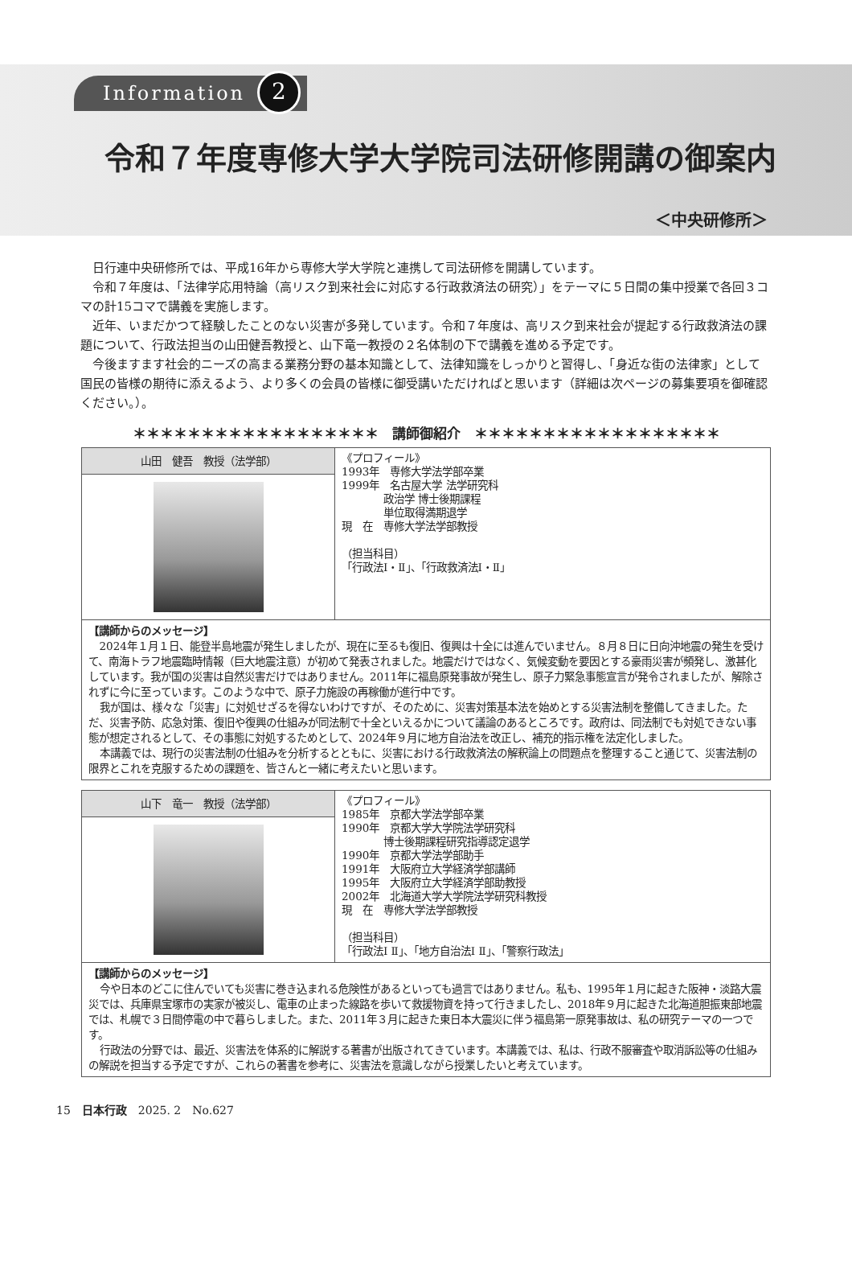Information 2
令和７年度専修大学大学院司法研修開講の御案内
＜中央研修所＞
日行連中央研修所では、平成16年から専修大学大学院と連携して司法研修を開講しています。
令和７年度は、「法律学応用特論（高リスク到来社会に対応する行政救済法の研究）」をテーマに５日間の集中授業で各回３コマの計15コマで講義を実施します。
近年、いまだかつて経験したことのない災害が多発しています。令和７年度は、高リスク到来社会が提起する行政救済法の課題について、行政法担当の山田健吾教授と、山下竜一教授の２名体制の下で講義を進める予定です。
今後ますます社会的ニーズの高まる業務分野の基本知識として、法律知識をしっかりと習得し、「身近な街の法律家」として国民の皆様の期待に添えるよう、より多くの会員の皆様に御受講いただければと思います（詳細は次ページの募集要項を御確認ください。）。
＊＊＊＊＊＊＊＊＊＊＊＊＊＊＊＊＊＊　講師御紹介　＊＊＊＊＊＊＊＊＊＊＊＊＊＊＊＊＊＊
| 山田 健吾 教授（法学部） | 《プロフィール》 1993年 専修大学法学部卒業 1999年 名古屋大学 法学研究科 政治学 博士後期課程 単位取得満期退学 現 在 専修大学法学部教授 （担当科目） 「行政法Ⅰ・Ⅱ」、「行政救済法Ⅰ・Ⅱ」 |
| 【講師からのメッセージ】 2024年１月１日、能登半島地震が発生しましたが、現在に至るも復旧、復興は十全には進んでいません。８月８日に日向沖地震の発生を受けて、南海トラフ地震臨時情報（巨大地震注意）が初めて発表されました。地震だけではなく、気候変動を要因とする豪雨災害が頻発し、激甚化しています。我が国の災害は自然災害だけではありません。2011年に福島原発事故が発生し、原子力緊急事態宣言が発令されましたが、解除されずに今に至っています。このような中で、原子力施設の再稼働が進行中です。 我が国は、様々な「災害」に対処せざるを得ないわけですが、そのために、災害対策基本法を始めとする災害法制を整備してきました。ただ、災害予防、応急対策、復旧や復興の仕組みが同法制で十全といえるかについて議論のあるところです。政府は、同法制でも対処できない事態が想定されるとして、その事態に対処するためとして、2024年９月に地方自治法を改正し、補充的指示権を法定化しました。 本講義では、現行の災害法制の仕組みを分析するとともに、災害における行政救済法の解釈論上の問題点を整理すること通じて、災害法制の限界とこれを克服するための課題を、皆さんと一緒に考えたいと思います。 | |
| 山下 竜一 教授（法学部） | 《プロフィール》 1985年 京都大学法学部卒業 1990年 京都大学大学院法学研究科 博士後期課程研究指導認定退学 1990年 京都大学法学部助手 1991年 大阪府立大学経済学部講師 1995年 大阪府立大学経済学部助教授 2002年 北海道大学大学院法学研究科教授 現 在 専修大学法学部教授 （担当科目） 「行政法Ⅰ Ⅱ」、「地方自治法Ⅰ Ⅱ」、「警察行政法」 |
| 【講師からのメッセージ】 今や日本のどこに住んでいても災害に巻き込まれる危険性があるといっても過言ではありません。私も、1995年１月に起きた阪神・淡路大震災では、兵庫県宝塚市の実家が被災し、電車の止まった線路を歩いて救援物資を持って行きましたし、2018年９月に起きた北海道胆振東部地震では、札幌で３日間停電の中で暮らしました。また、2011年３月に起きた東日本大震災に伴う福島第一原発事故は、私の研究テーマの一つです。 行政法の分野では、最近、災害法を体系的に解説する著書が出版されてきています。本講義では、私は、行政不服審査や取消訴訟等の仕組みの解説を担当する予定ですが、これらの著書を参考に、災害法を意識しながら授業したいと考えています。 | |
15　日本行政　2025. 2　No.627